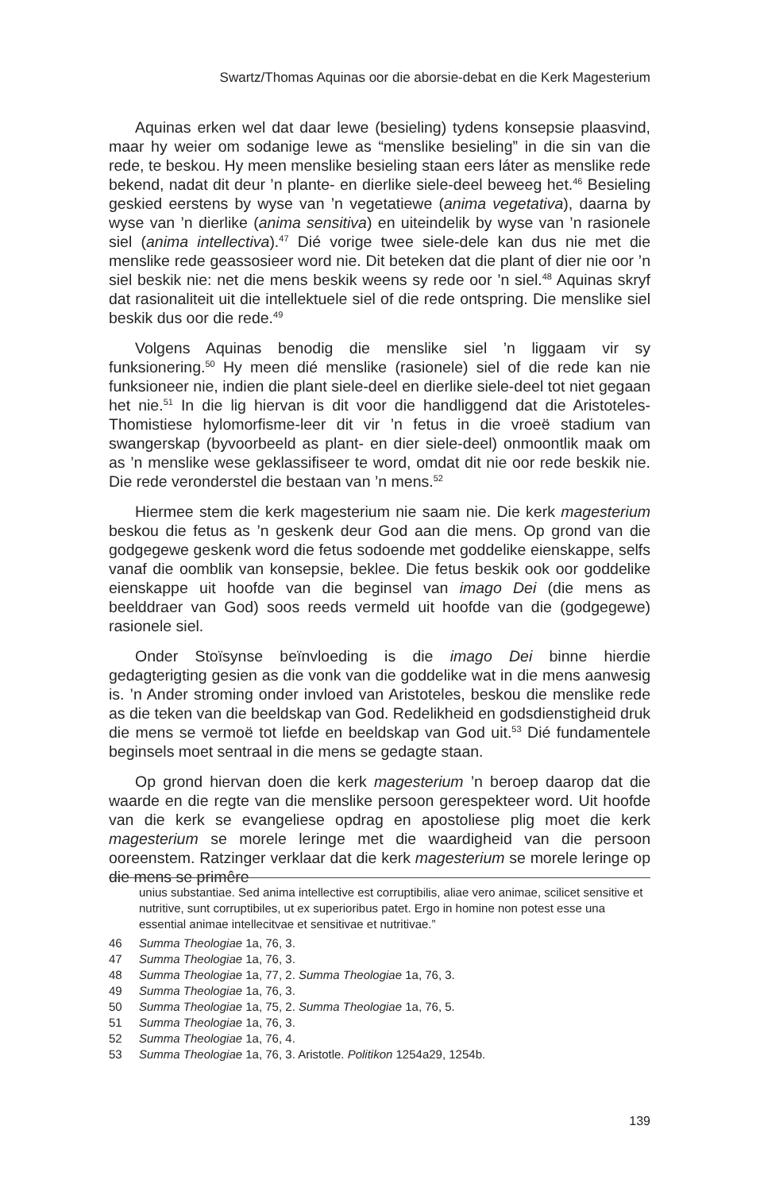Swartz/Thomas Aquinas oor die aborsie-debat en die Kerk Magesterium
Aquinas erken wel dat daar lewe (besieling) tydens konsepsie plaasvind, maar hy weier om sodanige lewe as “menslike besieling” in die sin van die rede, te beskou. Hy meen menslike besieling staan eers láter as menslike rede bekend, nadat dit deur ’n plante- en dierlike siele-deel beweeg het.<sup>46</sup> Besieling geskied eerstens by wyse van ’n vegetatiewe (anima vegetativa), daarna by wyse van ’n dierlike (anima sensitiva) en uiteindelik by wyse van ’n rasionele siel (anima intellectiva).<sup>47</sup> Dié vorige twee siele-dele kan dus nie met die menslike rede geassosieer word nie. Dit beteken dat die plant of dier nie oor ’n siel beskik nie: net die mens beskik weens sy rede oor ’n siel.<sup>48</sup> Aquinas skryf dat rasionaliteit uit die intellektuele siel of die rede ontspring. Die menslike siel beskik dus oor die rede.<sup>49</sup>
Volgens Aquinas benodig die menslike siel ’n liggaam vir sy funksionering.<sup>50</sup> Hy meen dié menslike (rasionele) siel of die rede kan nie funksioneer nie, indien die plant siele-deel en dierlike siele-deel tot niet gegaan het nie.<sup>51</sup> In die lig hiervan is dit voor die handliggend dat die Aristoteles-Thomistiese hylomorfisme-leer dit vir ’n fetus in die vroeë stadium van swangerskap (byvoorbeeld as plant- en dier siele-deel) onmoontlik maak om as ’n menslike wese geklassifiseer te word, omdat dit nie oor rede beskik nie. Die rede veronderstel die bestaan van ’n mens.<sup>52</sup>
Hiermee stem die kerk magesterium nie saam nie. Die kerk magesterium beskou die fetus as ’n geskenk deur God aan die mens. Op grond van die godgegewe geskenk word die fetus sodoende met goddelike eienskappe, selfs vanaf die oomblik van konsepsie, beklee. Die fetus beskik ook oor goddelike eienskappe uit hoofde van die beginsel van imago Dei (die mens as beelddraer van God) soos reeds vermeld uit hoofde van die (godgegewe) rasionele siel.
Onder Stoïsynse beïnvloeding is die imago Dei binne hierdie gedagterigting gesien as die vonk van die goddelike wat in die mens aanwesig is. ’n Ander stroming onder invloed van Aristoteles, beskou die menslike rede as die teken van die beeldskap van God. Redelikheid en godsdienstigheid druk die mens se vermoë tot liefde en beeldskap van God uit.<sup>53</sup> Dié fundamentele beginsels moet sentraal in die mens se gedagte staan.
Op grond hiervan doen die kerk magesterium ’n beroep daarop dat die waarde en die regte van die menslike persoon gerespekteer word. Uit hoofde van die kerk se evangeliese opdrag en apostoliese plig moet die kerk magesterium se morele leringe met die waardigheid van die persoon ooreenstem. Ratzinger verklaar dat die kerk magesterium se morele leringe op die mens se primêre
unius substantiae. Sed anima intellective est corruptibilis, aliae vero animae, scilicet sensitive et nutritive, sunt corruptibiles, ut ex superioribus patet. Ergo in homine non potest esse una essential animae intellecitvae et sensitivae et nutritivae.”
46 Summa Theologiae 1a, 76, 3.
47 Summa Theologiae 1a, 76, 3.
48 Summa Theologiae 1a, 77, 2. Summa Theologiae 1a, 76, 3.
49 Summa Theologiae 1a, 76, 3.
50 Summa Theologiae 1a, 75, 2. Summa Theologiae 1a, 76, 5.
51 Summa Theologiae 1a, 76, 3.
52 Summa Theologiae 1a, 76, 4.
53 Summa Theologiae 1a, 76, 3. Aristotle. Politikon 1254a29, 1254b.
139